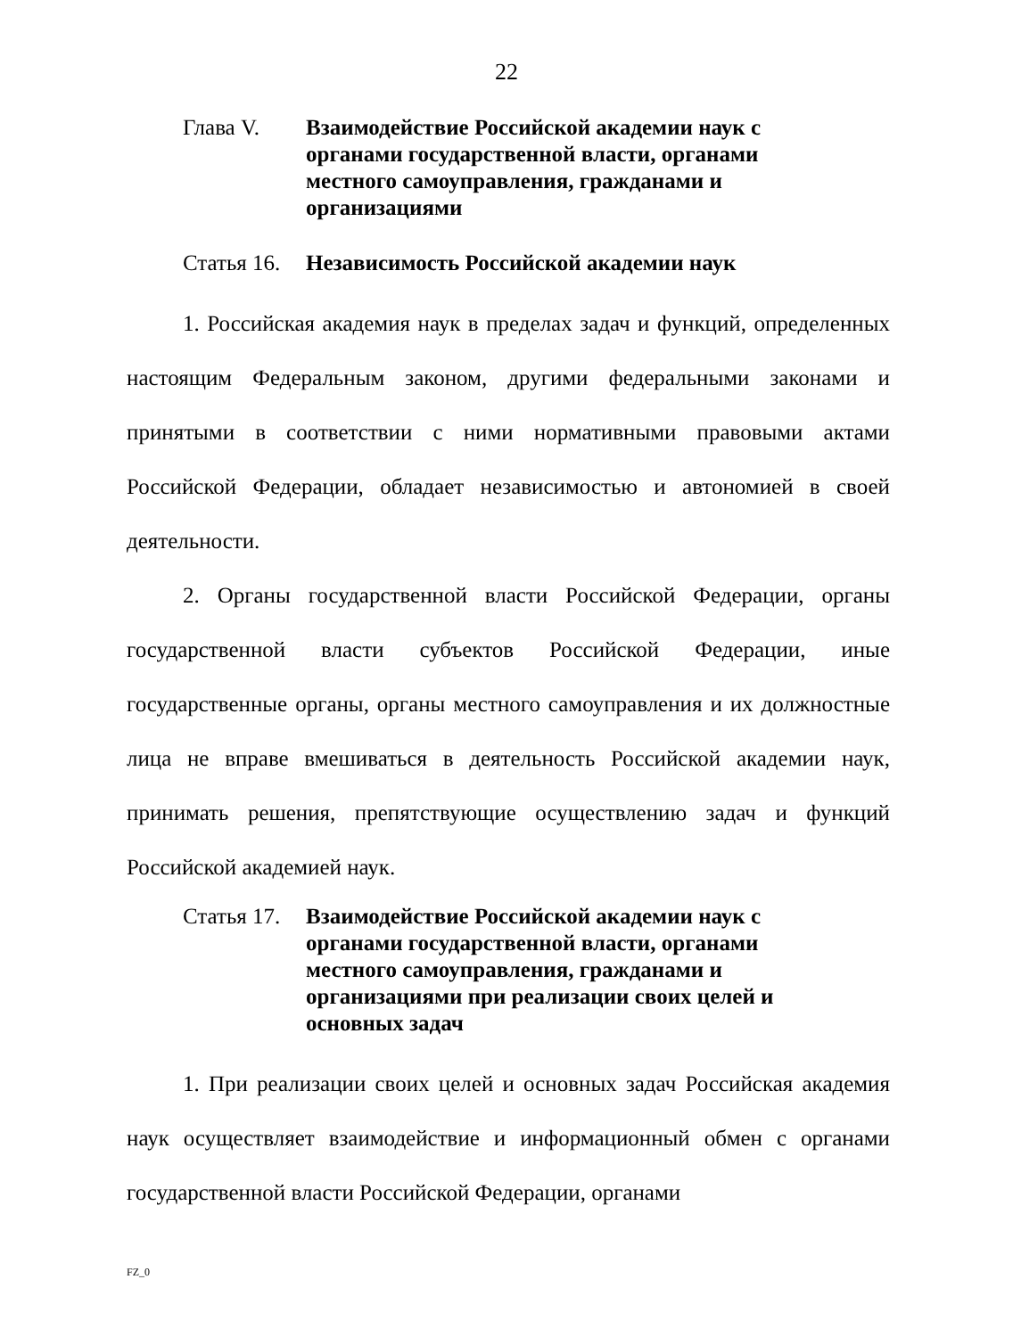22
Глава V. Взаимодействие Российской академии наук с органами государственной власти, органами местного самоуправления, гражданами и организациями
Статья 16.
Независимость Российской академии наук
1. Российская академия наук в пределах задач и функций, определенных настоящим Федеральным законом, другими федеральными законами и принятыми в соответствии с ними нормативными правовыми актами Российской Федерации, обладает независимостью и автономией в своей деятельности.
2. Органы государственной власти Российской Федерации, органы государственной власти субъектов Российской Федерации, иные государственные органы, органы местного самоуправления и их должностные лица не вправе вмешиваться в деятельность Российской академии наук, принимать решения, препятствующие осуществлению задач и функций Российской академией наук.
Статья 17.
Взаимодействие Российской академии наук с органами государственной власти, органами местного самоуправления, гражданами и организациями при реализации своих целей и основных задач
1. При реализации своих целей и основных задач Российская академия наук осуществляет взаимодействие и информационный обмен с органами государственной власти Российской Федерации, органами
FZ_0